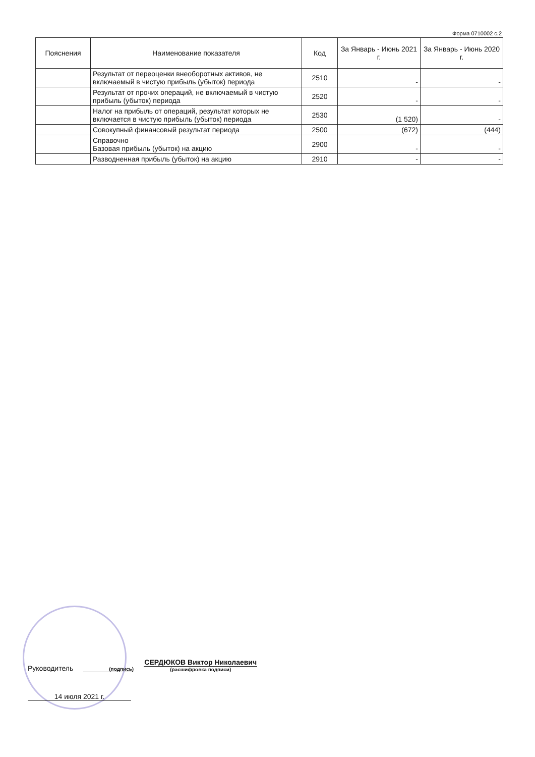Форма 0710002 с.2
| Пояснения | Наименование показателя | Код | За Январь - Июнь 2021 г. | За Январь - Июнь 2020 г. |
| --- | --- | --- | --- | --- |
| | Результат от переоценки внеоборотных активов, не включаемый в чистую прибыль (убыток) периода | 2510 | - | - |
| | Результат от прочих операций, не включаемый в чистую прибыль (убыток) периода | 2520 | - | - |
| | Налог на прибыль от операций, результат которых не включается в чистую прибыль (убыток) периода | 2530 | (1 520) | - |
| | Совокупный финансовый результат периода | 2500 | (672) | (444) |
| | Справочно Базовая прибыль (убыток) на акцию | 2900 | - | - |
| | Разводненная прибыль (убыток) на акцию | 2910 | - | - |
Руководитель
(подпись)
СЕРДЮКОВ Виктор Николаевич
(расшифровка подписи)
14 июля 2021 г.